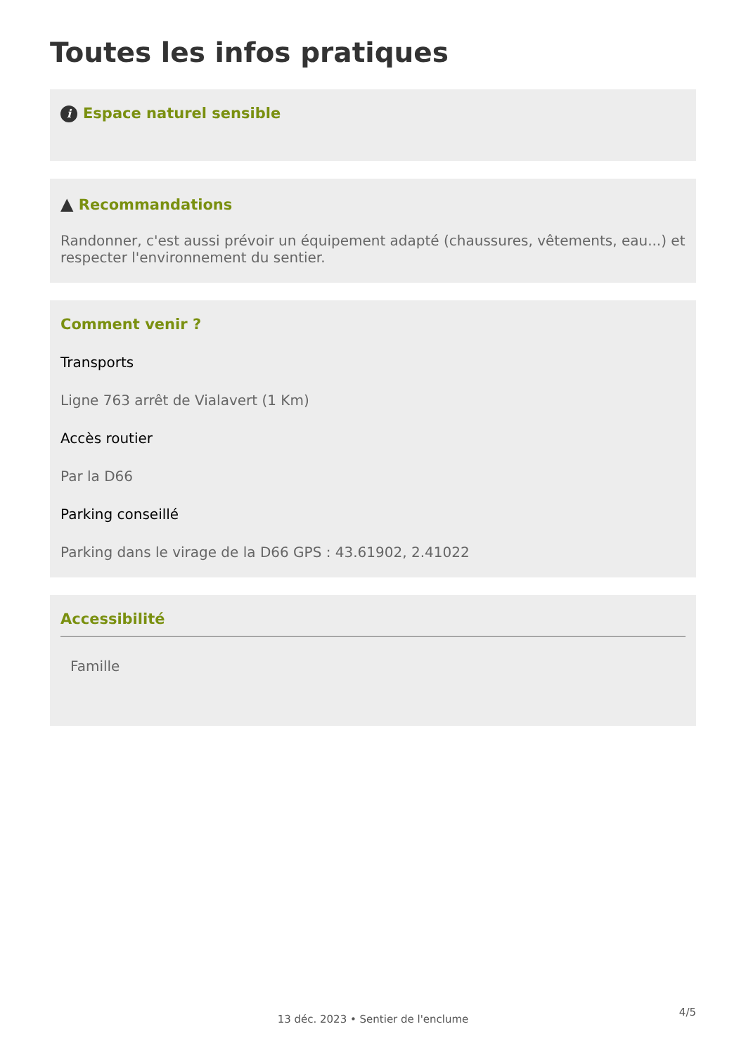Toutes les infos pratiques
i Espace naturel sensible
▲ Recommandations
Randonner, c'est aussi prévoir un équipement adapté (chaussures, vêtements, eau...) et respecter l'environnement du sentier.
Comment venir ?
Transports
Ligne 763 arrêt de Vialavert (1 Km)
Accès routier
Par la D66
Parking conseillé
Parking dans le virage de la D66 GPS : 43.61902, 2.41022
Accessibilité
Famille
4/5
13 déc. 2023 • Sentier de l'enclume